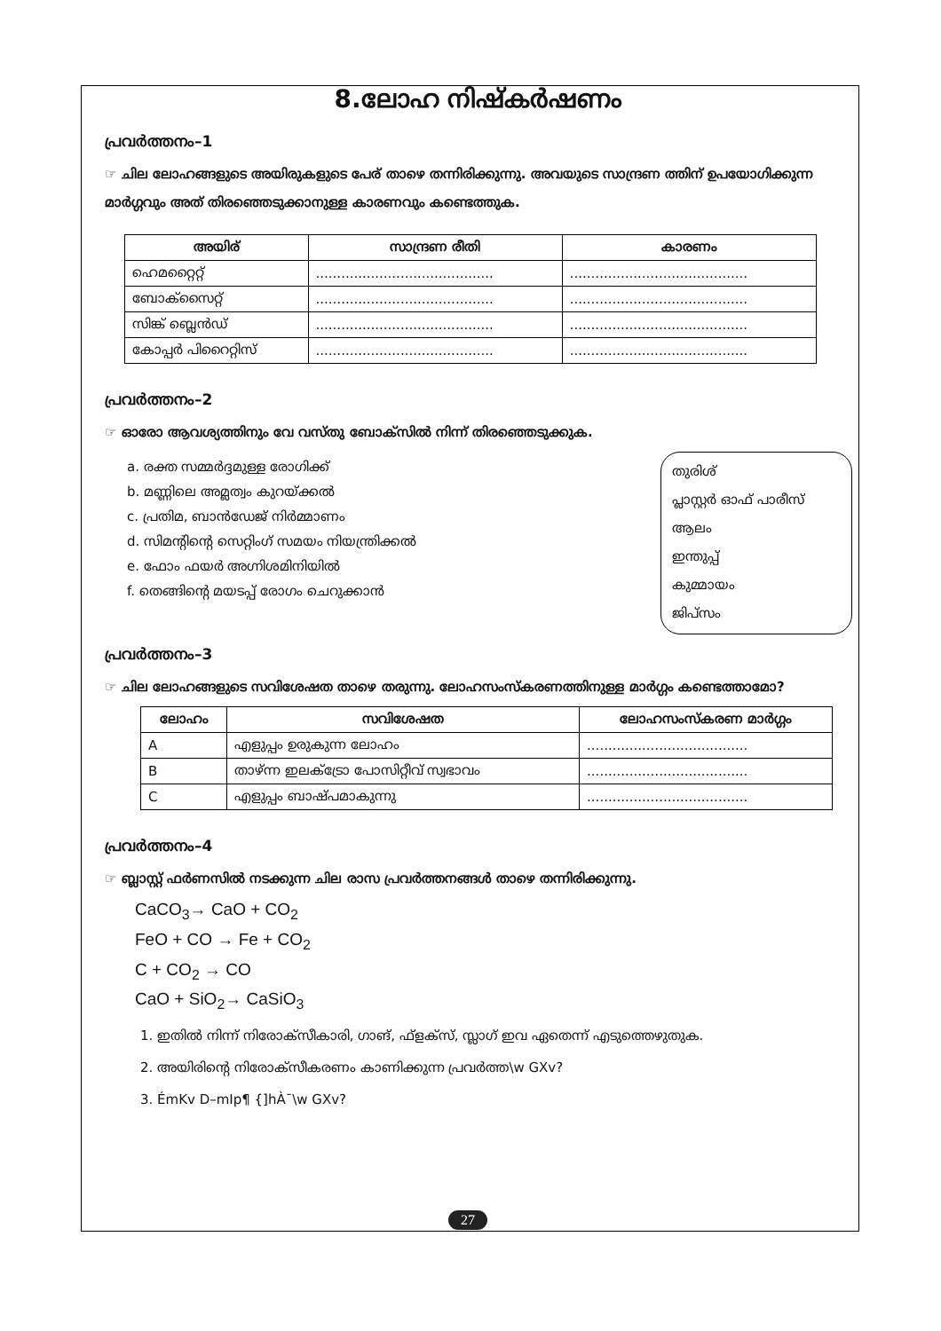8.ലോഹ നിഷ്കർഷണം
പ്രവർത്തനം–1
☞ ചില ലോഹങ്ങളുടെ അയിരുകളുടെ പേര് താഴെ തന്നിരിക്കുന്നു. അവയുടെ സാന്ദ്രണ ത്തിന് ഉപയോഗിക്കുന്ന മാർഗ്ഗവും അത് തിരഞ്ഞെടുക്കാനുള്ള കാരണവും കണ്ടെത്തുക.
| അയിര് | സാന്ദ്രണ രീതി | കാരണം |
| --- | --- | --- |
| ഹെമറ്റൈറ്റ് | .......................................... | .......................................... |
| ബോക്സൈറ്റ് | .......................................... | .......................................... |
| സിങ്ക് ബ്ലെൻഡ് | .......................................... | .......................................... |
| കോപ്പർ പിറൈറ്റിസ് | .......................................... | .......................................... |
പ്രവർത്തനം–2
☞ ഓരോ ആവശ്യത്തിനും വേ വസ്തു ബോക്സിൽ നിന്ന് തിരഞ്ഞെടുക്കുക.
a. രക്ത സമ്മർദ്ദമുള്ള രോഗിക്ക്
b. മണ്ണിലെ അമ്ലത്വം കുറയ്ക്കൽ
c. പ്രതിമ, ബാൻഡേജ് നിർമ്മാണം
d. സിമന്റിന്റെ സെറ്റിംഗ് സമയം നിയന്ത്രിക്കൽ
e. ഫോം ഫയർ അഗ്നിശമിനിയിൽ
f. തെങ്ങിന്റെ മയടപ്പ് രോഗം ചെറുക്കാൻ
തുരിശ്
പ്ലാസ്റ്റർ ഓഫ് പാരീസ്
ആലം
ഇന്തുപ്പ്
കുമ്മായം
ജിപ്സം
പ്രവർത്തനം–3
☞ ചില ലോഹങ്ങളുടെ സവിശേഷത താഴെ തരുന്നു. ലോഹസംസ്കരണത്തിനുള്ള മാർഗ്ഗം കണ്ടെത്താമോ?
| ലോഹം | സവിശേഷത | ലോഹസംസ്കരണ മാർഗ്ഗം |
| --- | --- | --- |
| A | എളുപ്പം ഉരുകുന്ന ലോഹം | ...................................... |
| B | താഴ്ന്ന ഇലക്ട്രോ പോസിറ്റീവ് സ്വഭാവം | ...................................... |
| C | എളുപ്പം ബാഷ്പമാകുന്നു | ...................................... |
പ്രവർത്തനം–4
☞ ബ്ലാസ്റ്റ് ഫർണസിൽ നടക്കുന്ന ചില രാസ പ്രവർത്തനങ്ങൾ താഴെ തന്നിരിക്കുന്നു.
CaCO<sub>3</sub>→ CaO + CO<sub>2</sub>
FeO + CO → Fe + CO<sub>2</sub>
C + CO<sub>2</sub> → CO
CaO + SiO<sub>2</sub>→ CaSiO<sub>3</sub>
1. ഇതിൽ നിന്ന് നിരോക്സീകാരി, ഗാങ്, ഫ്ളക്സ്, സ്ലാഗ് ഇവ ഏതെന്ന് എടുത്തെഴുതുക.
2. അയിരിന്റെ നിരോക്സീകരണം കാണിക്കുന്ന പ്രവർത്ത\w GXv?
3. ÉmKv D–mIp¶ {]hÀ¯\w GXv?
27